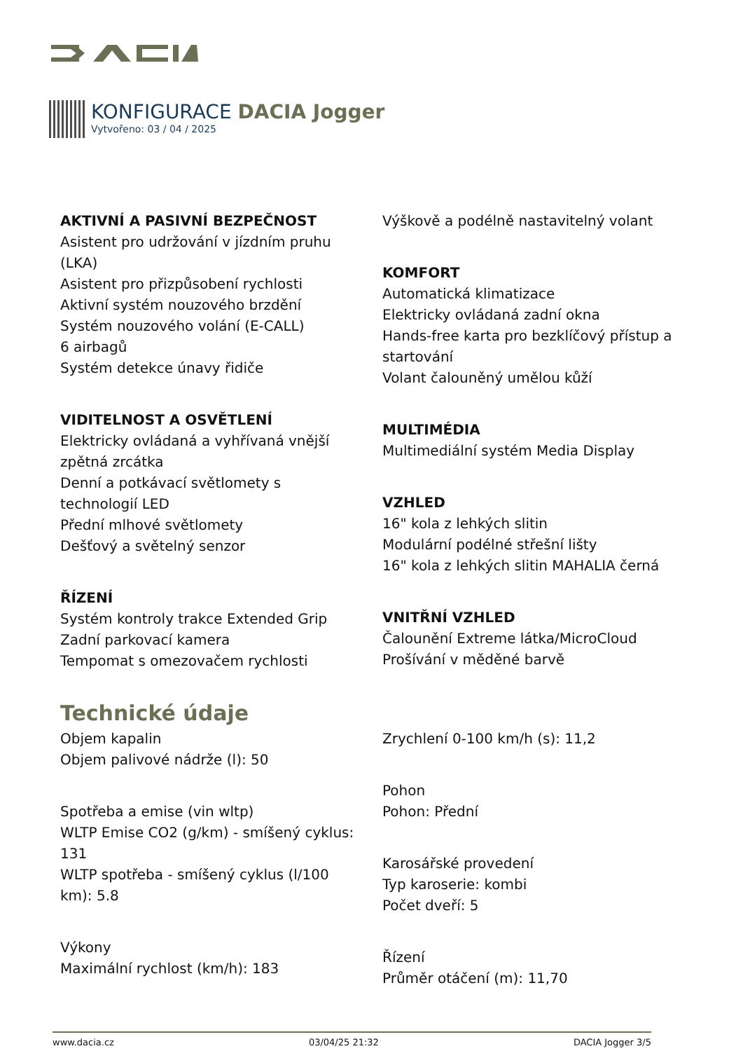KONFIGURACE DACIA Jogger
Vytvořeno: 03 / 04 / 2025
AKTIVNÍ A PASIVNÍ BEZPEČNOST
Asistent pro udržování v jízdním pruhu (LKA)
Asistent pro přizpůsobení rychlosti
Aktivní systém nouzového brzdění
Systém nouzového volání (E-CALL)
6 airbagů
Systém detekce únavy řidiče
VIDITELNOST A OSVĚTLENÍ
Elektricky ovládaná a vyhřívaná vnější zpětná zrcátka
Denní a potkávací světlomety s technologií LED
Přední mlhové světlomety
Dešťový a světelný senzor
ŘÍZENÍ
Systém kontroly trakce Extended Grip
Zadní parkovací kamera
Tempomat s omezovačem rychlosti
Výškově a podélně nastavitelný volant
KOMFORT
Automatická klimatizace
Elektricky ovládaná zadní okna
Hands-free karta pro bezklíčový přístup a startování
Volant čalouněný umělou kůží
MULTIMÉDIA
Multimediální systém Media Display
VZHLED
16" kola z lehkých slitin
Modulární podélné střešní lišty
16" kola z lehkých slitin MAHALIA černá
VNITŘNÍ VZHLED
Čalounění Extreme látka/MicroCloud
Prošívání v měděné barvě
Technické údaje
Objem kapalin
Objem palivové nádrže (l): 50
Spotřeba a emise (vin wltp)
WLTP Emise CO2 (g/km) - smíšený cyklus: 131
WLTP spotřeba - smíšený cyklus (l/100 km): 5.8
Výkony
Maximální rychlost (km/h): 183
Zrychlení 0-100 km/h (s): 11,2
Pohon
Pohon: Přední
Karosářské provedení
Typ karoserie: kombi
Počet dveří: 5
Řízení
Průměr otáčení (m): 11,70
www.dacia.cz 03/04/25 21:32 DACIA Jogger 3/5